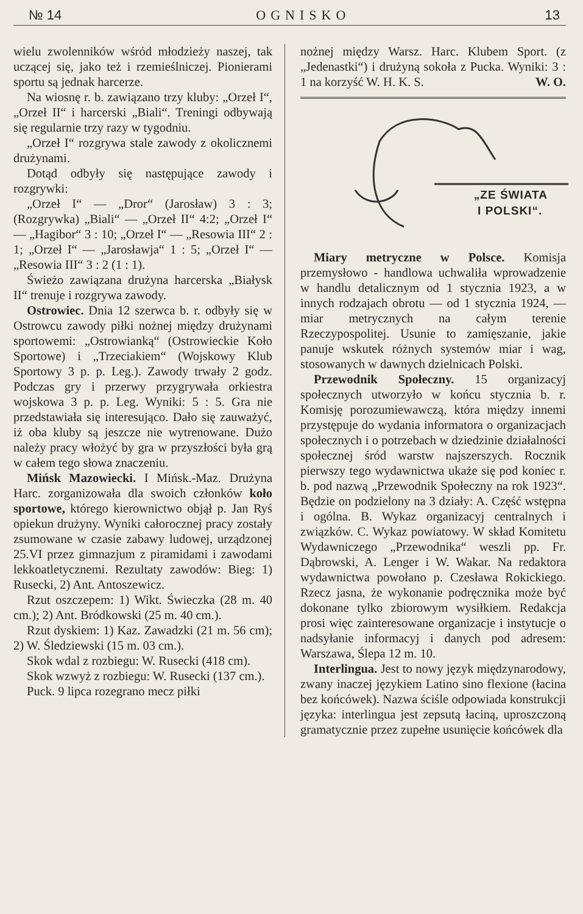№ 14 OGNISKO 13
wielu zwolenników wśród młodzieży naszej, tak uczącej się, jako też i rzemieślniczej. Pionierami sportu są jednak harcerze.
Na wiosnę r. b. zawiązano trzy kluby: „Orzeł I“, „Orzeł II“ i harcerski „Biali“. Treningi odbywają się regularnie trzy razy w tygodniu.
„Orzeł I“ rozgrywa stale zawody z okolicznemi drużynami.
Dotąd odbyły się następujące zawody i rozgrywki:
„Orzeł I“ — „Dror“ (Jarosław) 3 : 3; (Rozgrywka) „Biali“ — „Orzeł II“ 4:2; „Orzeł I“ — „Hagibor“ 3 : 10; „Orzeł I“ — „Resowia III“ 2 : 1; „Orzeł I“ — „Jarosławja“ 1 : 5; „Orzeł I“ — „Resowia III“ 3 : 2 (1 : 1).
Świeżo zawiązana drużyna harcerska „Białysk II“ trenuje i rozgrywa zawody.
Ostrowiec. Dnia 12 szerwca b. r. odbyły się w Ostrowcu zawody piłki nożnej między drużynami sportowemi: „Ostrowianką“ (Ostrowieckie Koło Sportowe) i „Trzeciakiem“ (Wojskowy Klub Sportowy 3 p. p. Leg.). Zawody trwały 2 godz. Podczas gry i przerwy przygrywała orkiestra wojskowa 3 p. p. Leg. Wyniki: 5 : 5. Gra nie przedstawiała się interesująco. Dało się zauważyć, iż oba kluby są jeszcze nie wytrenowane. Dużo należy pracy włożyć by gra w przyszłości była grą w całem tego słowa znaczeniu.
Mińsk Mazowiecki. I Mińsk.-Maz. Drużyna Harc. zorganizowała dla swoich członków koło sportowe, którego kierownictwo objął p. Jan Ryś opiekun drużyny. Wyniki całorocznej pracy zostały zsumowane w czasie zabawy ludowej, urządzonej 25.VI przez gimnazjum z piramidami i zawodami lekkoatletycznemi. Rezultaty zawodów: Bieg: 1) Rusecki, 2) Ant. Antoszewicz.
Rzut oszczepem: 1) Wikt. Świeczka (28 m. 40 cm.); 2) Ant. Bródkowski (25 m. 40 cm.).
Rzut dyskiem: 1) Kaz. Zawadzki (21 m. 56 cm); 2) W. Śledziewski (15 m. 03 cm.).
Skok wdal z rozbiegu: W. Rusecki (418 cm).
Skok wzwyż z rozbiegu: W. Rusecki (137 cm.).
Puck. 9 lipca rozegrano mecz piłki
nożnej między Warsz. Harc. Klubem Sport. (z „Jedenastki“) i drużyną sokoła z Pucka. Wyniki: 3 : 1 na korzyść W. H. K. S. W. O.
„ZE ŚWIATA
I POLSKI“.
Miary metryczne w Polsce. Komisja przemysłowo - handlowa uchwaliła wprowadzenie w handlu detalicznym od 1 stycznia 1923, a w innych rodzajach obrotu — od 1 stycznia 1924, — miar metrycznych na całym terenie Rzeczypospolitej. Usunie to zamięszanie, jakie panuje wskutek różnych systemów miar i wag, stosowanych w dawnych dzielnicach Polski.
Przewodnik Społeczny. 15 organizacyj społecznych utworzyło w końcu stycznia b. r. Komisję porozumiewawczą, która między innemi przystępuje do wydania informatora o organizacjach społecznych i o potrzebach w dziedzinie działalności społecznej śród warstw najszerszych. Rocznik pierwszy tego wydawnictwa ukaże się pod koniec r. b. pod nazwą „Przewodnik Społeczny na rok 1923“. Będzie on podzielony na 3 działy: A. Część wstępna i ogólna. B. Wykaz organizacyj centralnych i związków. C. Wykaz powiatowy. W skład Komitetu Wydawniczego „Przewodnika“ weszli pp. Fr. Dąbrowski, A. Lenger i W. Wakar. Na redaktora wydawnictwa powołano p. Czesława Rokickiego. Rzecz jasna, że wykonanie podręcznika może być dokonane tylko zbiorowym wysiłkiem. Redakcja prosi więc zainteresowane organizacje i instytucje o nadsyłanie informacyj i danych pod adresem: Warszawa, Ślepa 12 m. 10.
Interlingua. Jest to nowy język międzynarodowy, zwany inaczej językiem Latino sino flexione (łacina bez końcówek). Nazwa ściśle odpowiada konstrukcji języka: interlingua jest zepsutą łaciną, uproszczoną gramatycznie przez zupełne usunięcie końcówek dla